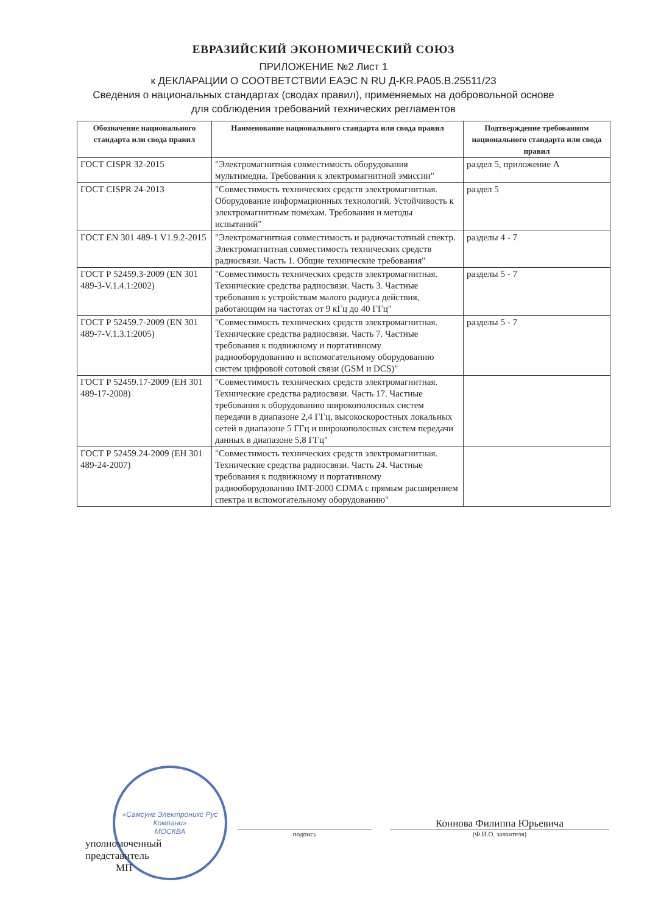ЕВРАЗИЙСКИЙ ЭКОНОМИЧЕСКИЙ СОЮЗ
ПРИЛОЖЕНИЕ №2 Лист 1
к ДЕКЛАРАЦИИ О СООТВЕТСТВИИ ЕАЭС N RU Д-KR.РА05.В.25511/23
Сведения о национальных стандартах (сводах правил), применяемых на добровольной основе
для соблюдения требований технических регламентов
| Обозначение национального стандарта или свода правил | Наименование национального стандарта или свода правил | Подтверждение требованиям национального стандарта или свода правил |
| --- | --- | --- |
| ГОСТ CISPR 32-2015 | "Электромагнитная совместимость оборудования мультимедиа. Требования к электромагнитной эмиссии" | раздел 5, приложение А |
| ГОСТ CISPR 24-2013 | "Совместимость технических средств электромагнитная. Оборудование информационных технологий. Устойчивость к электромагнитным помехам. Требования и методы испытаний" | раздел 5 |
| ГОСТ EN 301 489-1 V1.9.2-2015 | "Электромагнитная совместимость и радиочастотный спектр. Электромагнитная совместимость технических средств радиосвязи. Часть 1. Общие технические требования" | разделы 4 - 7 |
| ГОСТ Р 52459.3-2009 (EN 301 489-3-V.1.4.1:2002) | "Совместимость технических средств электромагнитная. Технические средства радиосвязи. Часть 3. Частные требования к устройствам малого радиуса действия, работающим на частотах от 9 кГц до 40 ГГц" | разделы 5 - 7 |
| ГОСТ Р 52459.7-2009 (EN 301 489-7-V.1.3.1:2005) | "Совместимость технических средств электромагнитная. Технические средства радиосвязи. Часть 7. Частные требования к подвижному и портативному радиооборудованию и вспомогательному оборудованию систем цифровой сотовой связи (GSM и DCS)" | разделы 5 - 7 |
| ГОСТ Р 52459.17-2009 (ЕН 301 489-17-2008) | "Совместимость технических средств электромагнитная. Технические средства радиосвязи. Часть 17. Частные требования к оборудованию широкополосных систем передачи в диапазоне 2,4 ГГц, высокоскоростных локальных сетей в диапазоне 5 ГГц и широкополосных систем передачи данных в диапазоне 5,8 ГГц" | |
| ГОСТ Р 52459.24-2009 (ЕН 301 489-24-2007) | "Совместимость технических средств электромагнитная. Технические средства радиосвязи. Часть 24. Частные требования к подвижному и портативному радиооборудованию IMT-2000 CDMA с прямым расширением спектра и вспомогательному оборудованию" | |
«Самсунг Электроникс Рус Компани»
МОСКВА
уполномоченный
представитель
МП
подпись
Коннова Филиппа Юрьевича
(Ф.И.О. заявителя)